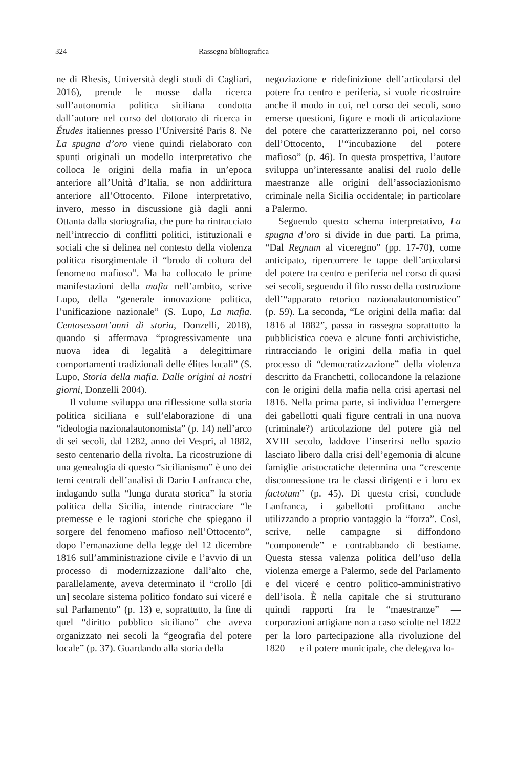324 Rassegna bibliografica
ne di Rhesis, Università degli studi di Cagliari, 2016), prende le mosse dalla ricerca sull’autonomia politica siciliana condotta dall’autore nel corso del dottorato di ricerca in Études italiennes presso l’Université Paris 8. Ne La spugna d’oro viene quindi rielaborato con spunti originali un modello interpretativo che colloca le origini della mafia in un’epoca anteriore all’Unità d’Italia, se non addirittura anteriore all’Ottocento. Filone interpretativo, invero, messo in discussione già dagli anni Ottanta dalla storiografia, che pure ha rintracciato nell’intreccio di conflitti politici, istituzionali e sociali che si delinea nel contesto della violenza politica risorgimentale il “brodo di coltura del fenomeno mafioso”. Ma ha collocato le prime manifestazioni della mafia nell’ambito, scrive Lupo, della “generale innovazione politica, l’unificazione nazionale” (S. Lupo, La mafia. Centosessant’anni di storia, Donzelli, 2018), quando si affermava “progressivamente una nuova idea di legalità a delegittimare comportamenti tradizionali delle élites locali” (S. Lupo, Storia della mafia. Dalle origini ai nostri giorni, Donzelli 2004).
Il volume sviluppa una riflessione sulla storia politica siciliana e sull’elaborazione di una “ideologia nazionalautonomista” (p. 14) nell’arco di sei secoli, dal 1282, anno dei Vespri, al 1882, sesto centenario della rivolta. La ricostruzione di una genealogia di questo “sicilianismo” è uno dei temi centrali dell’analisi di Dario Lanfranca che, indagando sulla “lunga durata storica” la storia politica della Sicilia, intende rintracciare “le premesse e le ragioni storiche che spiegano il sorgere del fenomeno mafioso nell’Ottocento”, dopo l’emanazione della legge del 12 dicembre 1816 sull’amministrazione civile e l’avvio di un processo di modernizzazione dall’alto che, parallelamente, aveva determinato il “crollo [di un] secolare sistema politico fondato sui viceré e sul Parlamento” (p. 13) e, soprattutto, la fine di quel “diritto pubblico siciliano” che aveva organizzato nei secoli la “geografia del potere locale” (p. 37). Guardando alla storia della
negoziazione e ridefinizione dell’articolarsi del potere fra centro e periferia, si vuole ricostruire anche il modo in cui, nel corso dei secoli, sono emerse questioni, figure e modi di articolazione del potere che caratterizzeranno poi, nel corso dell’Ottocento, l’“incubazione del potere mafioso” (p. 46). In questa prospettiva, l’autore sviluppa un’interessante analisi del ruolo delle maestranze alle origini dell’associazionismo criminale nella Sicilia occidentale; in particolare a Palermo.
Seguendo questo schema interpretativo, La spugna d’oro si divide in due parti. La prima, “Dal Regnum al viceregno” (pp. 17-70), come anticipato, ripercorrere le tappe dell’articolarsi del potere tra centro e periferia nel corso di quasi sei secoli, seguendo il filo rosso della costruzione dell’“apparato retorico nazionalautonomistico” (p. 59). La seconda, “Le origini della mafia: dal 1816 al 1882”, passa in rassegna soprattutto la pubblicistica coeva e alcune fonti archivistiche, rintracciando le origini della mafia in quel processo di “democratizzazione” della violenza descritto da Franchetti, collocandone la relazione con le origini della mafia nella crisi apertasi nel 1816. Nella prima parte, si individua l’emergere dei gabellotti quali figure centrali in una nuova (criminale?) articolazione del potere già nel XVIII secolo, laddove l’inserirsi nello spazio lasciato libero dalla crisi dell’egemonia di alcune famiglie aristocratiche determina una “crescente disconnessione tra le classi dirigenti e i loro ex factotum” (p. 45). Di questa crisi, conclude Lanfranca, i gabellotti profittano anche utilizzando a proprio vantaggio la “forza”. Così, scrive, nelle campagne si diffondono “componende” e contrabbando di bestiame. Questa stessa valenza politica dell’uso della violenza emerge a Palermo, sede del Parlamento e del viceré e centro politico-amministrativo dell’isola. È nella capitale che si strutturano quindi rapporti fra le “maestranze” — corporazioni artigiane non a caso sciolte nel 1822 per la loro partecipazione alla rivoluzione del 1820 — e il potere municipale, che delegava lo-